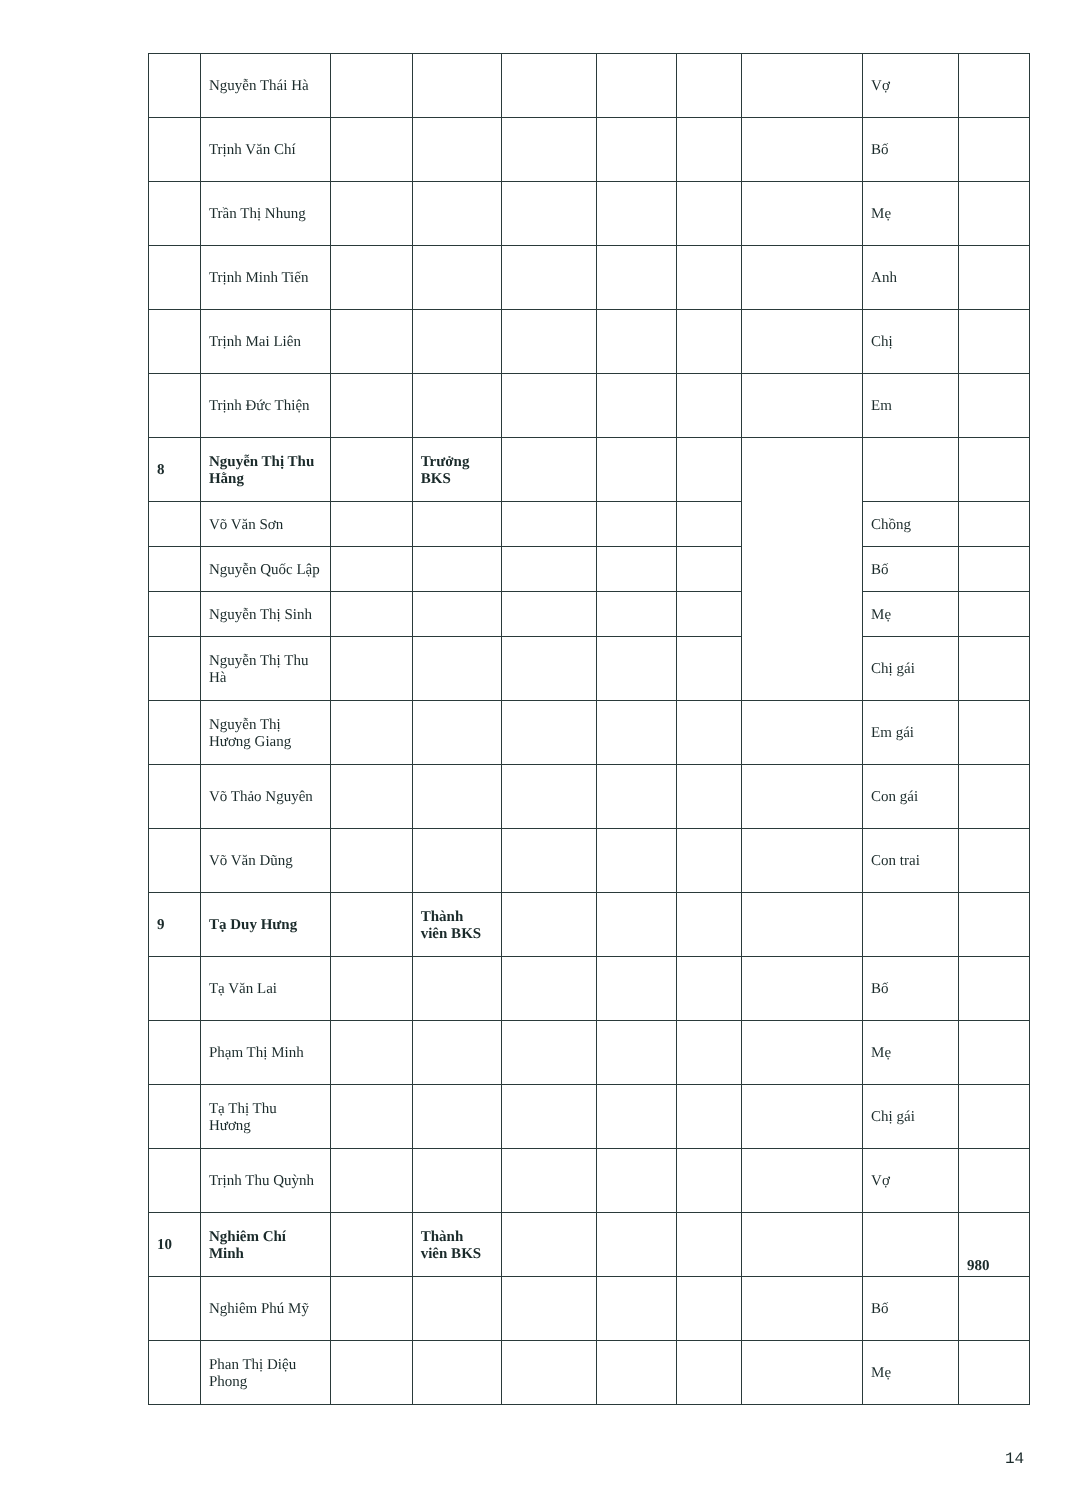| | Nguyễn Thái Hà | | | | | | | Vợ | |
| | Trịnh Văn Chí | | | | | | | Bố | |
| | Trần Thị Nhung | | | | | | | Mẹ | |
| | Trịnh Minh Tiến | | | | | | | Anh | |
| | Trịnh Mai Liên | | | | | | | Chị | |
| | Trịnh Đức Thiện | | | | | | | Em | |
| 8 | Nguyễn Thị Thu Hằng | | Trưởng BKS | | | | | | |
| | Võ Văn Sơn | | | | | | | Chồng | |
| | Nguyễn Quốc Lập | | | | | | | Bố | |
| | Nguyễn Thị Sinh | | | | | | | Mẹ | |
| | Nguyễn Thị Thu Hà | | | | | | | Chị gái | |
| | Nguyễn Thị Hương Giang | | | | | | | Em gái | |
| | Võ Thảo Nguyên | | | | | | | Con gái | |
| | Võ Văn Dũng | | | | | | | Con trai | |
| 9 | Tạ Duy Hưng | | Thành viên BKS | | | | | | |
| | Tạ Văn Lai | | | | | | | Bố | |
| | Phạm Thị Minh | | | | | | | Mẹ | |
| | Tạ Thị Thu Hương | | | | | | | Chị gái | |
| | Trịnh Thu Quỳnh | | | | | | | Vợ | |
| 10 | Nghiêm Chí Minh | | Thành viên BKS | | | | | | 980 |
| | Nghiêm Phú Mỹ | | | | | | | Bố | |
| | Phan Thị Diệu Phong | | | | | | | Mẹ | |
14